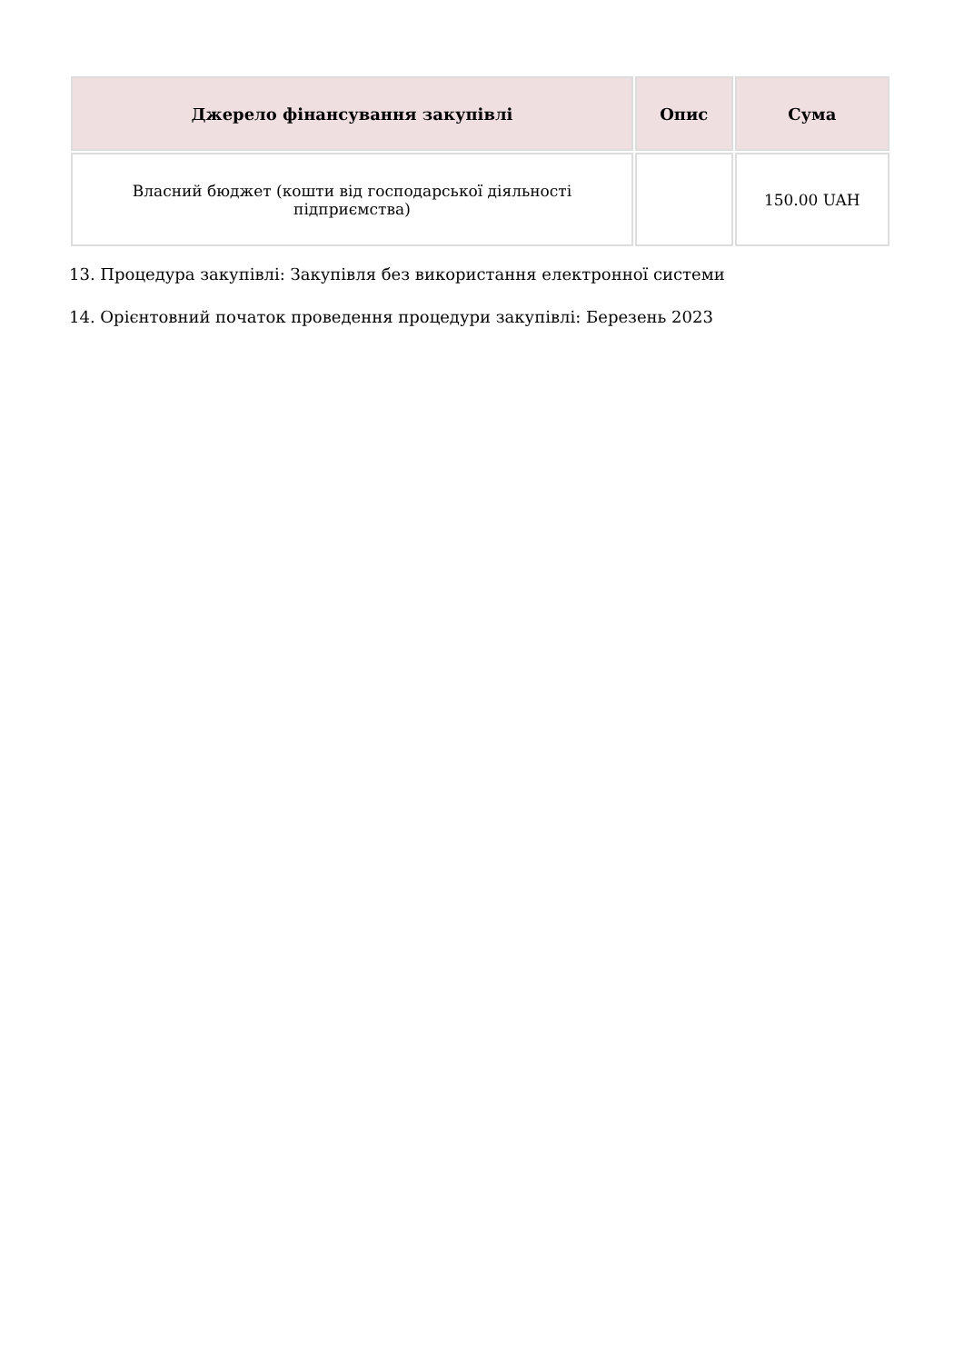| Джерело фінансування закупівлі | Опис | Сума |
| --- | --- | --- |
| Власний бюджет (кошти від господарської діяльності підприємства) | | 150.00 UAH |
13. Процедура закупівлі: Закупівля без використання електронної системи
14. Орієнтовний початок проведення процедури закупівлі: Березень 2023